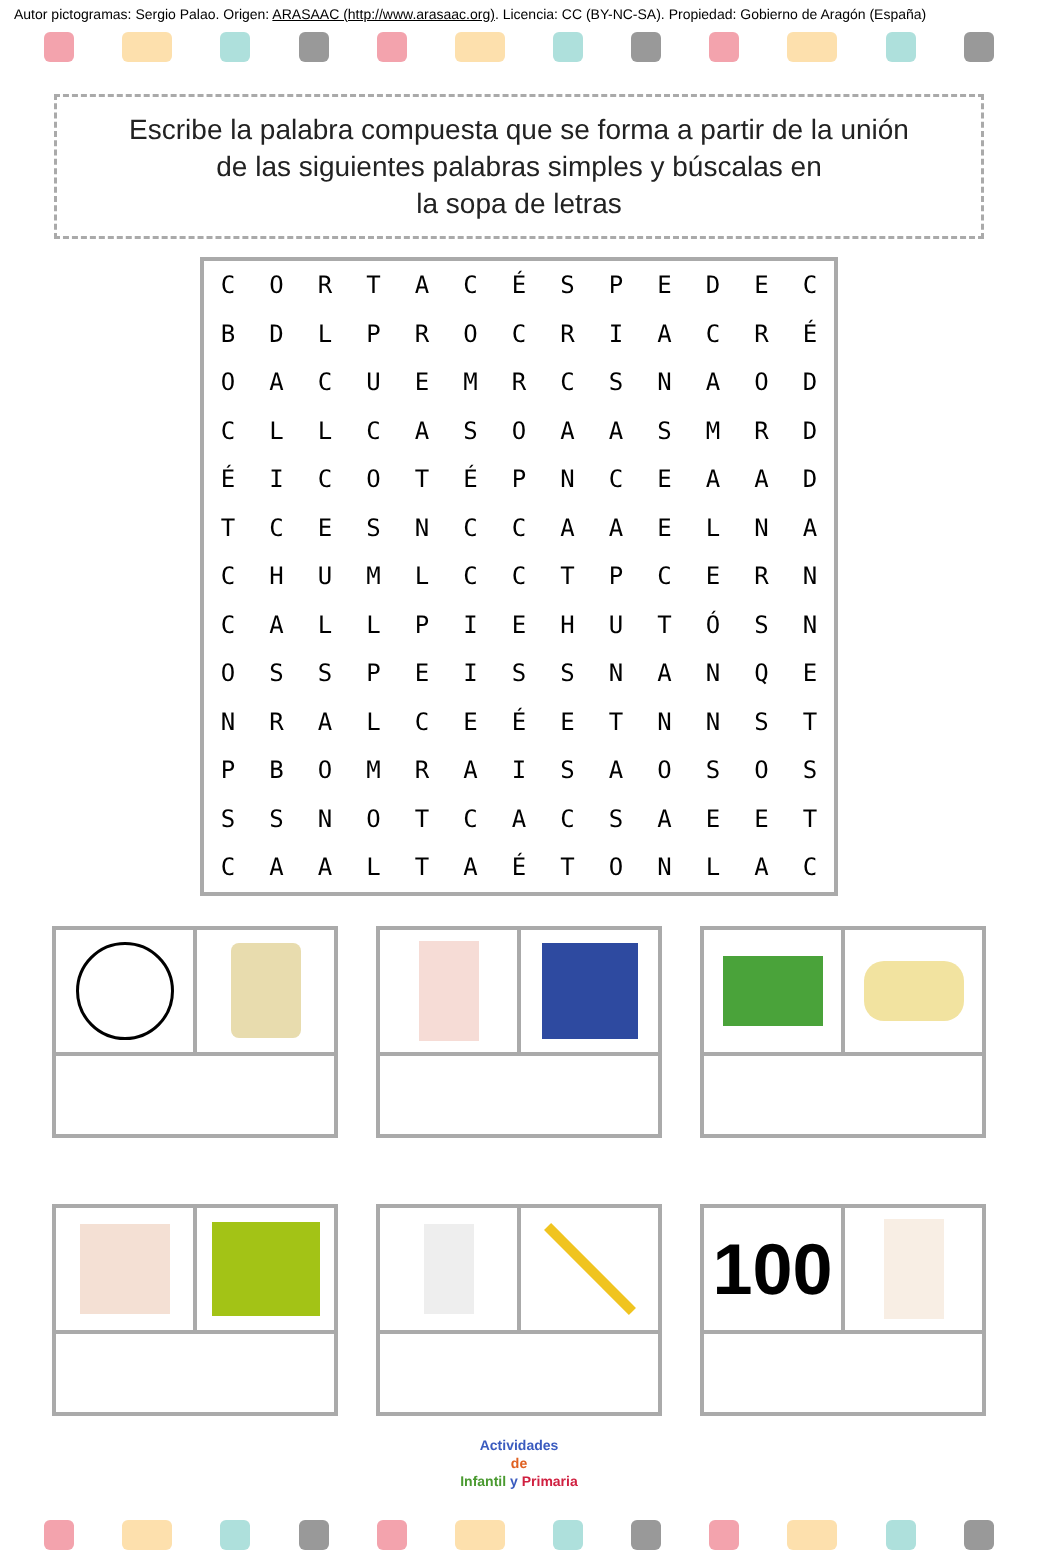Autor pictogramas: Sergio Palao. Origen: ARASAAC (http://www.arasaac.org). Licencia: CC (BY-NC-SA). Propiedad: Gobierno de Aragón (España)
Escribe la palabra compuesta que se forma a partir de la unión
de las siguientes palabras simples y búscalas en
la sopa de letras
| C | O | R | T | A | C | É | S | P | E | D | E | C |
| B | D | L | P | R | O | C | R | I | A | C | R | É |
| O | A | C | U | E | M | R | C | S | N | A | O | D |
| C | L | L | C | A | S | O | A | A | S | M | R | D |
| É | I | C | O | T | É | P | N | C | E | A | A | D |
| T | C | E | S | N | C | C | A | A | E | L | N | A |
| C | H | U | M | L | C | C | T | P | C | E | R | N |
| C | A | L | L | P | I | E | H | U | T | Ó | S | N |
| O | S | S | P | E | I | S | S | N | A | N | Q | E |
| N | R | A | L | C | E | É | E | T | N | N | S | T |
| P | B | O | M | R | A | I | S | A | O | S | O | S |
| S | S | N | O | T | C | A | C | S | A | E | E | T |
| C | A | A | L | T | A | É | T | O | N | L | A | C |
100
Actividades
de
Infantil y Primaria